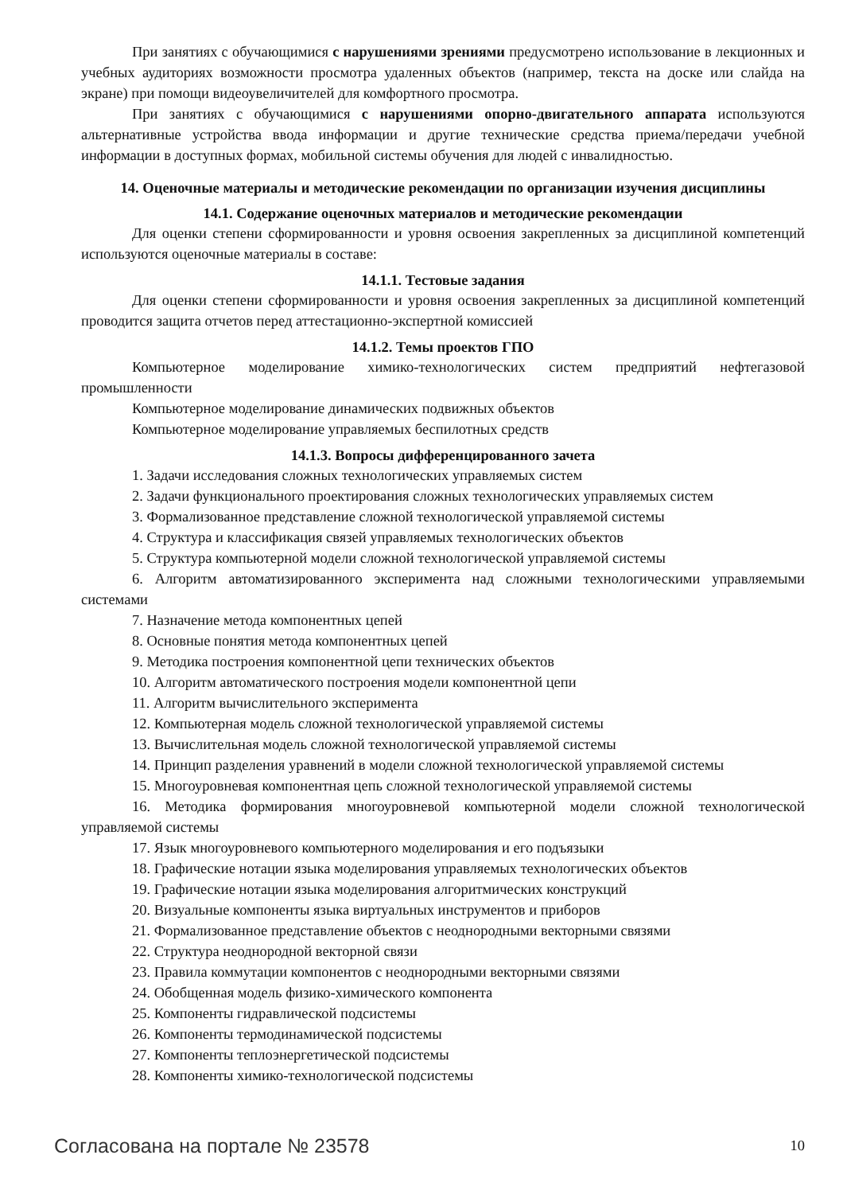При занятиях с обучающимися с нарушениями зрениями предусмотрено использование в лекционных и учебных аудиториях возможности просмотра удаленных объектов (например, текста на доске или слайда на экране) при помощи видеоувеличителей для комфортного просмотра.
При занятиях с обучающимися с нарушениями опорно-двигательного аппарата используются альтернативные устройства ввода информации и другие технические средства приема/передачи учебной информации в доступных формах, мобильной системы обучения для людей с инвалидностью.
14. Оценочные материалы и методические рекомендации по организации изучения дисциплины
14.1. Содержание оценочных материалов и методические рекомендации
Для оценки степени сформированности и уровня освоения закрепленных за дисциплиной компетенций используются оценочные материалы в составе:
14.1.1. Тестовые задания
Для оценки степени сформированности и уровня освоения закрепленных за дисциплиной компетенций проводится защита отчетов перед аттестационно-экспертной комиссией
14.1.2. Темы проектов ГПО
Компьютерное моделирование химико-технологических систем предприятий нефтегазовой промышленности
Компьютерное моделирование динамических подвижных объектов
Компьютерное моделирование управляемых беспилотных средств
14.1.3. Вопросы дифференцированного зачета
1. Задачи исследования сложных технологических управляемых систем
2. Задачи функционального проектирования сложных технологических управляемых систем
3. Формализованное представление сложной технологической управляемой системы
4. Структура и классификация связей управляемых технологических объектов
5. Структура компьютерной модели сложной технологической управляемой системы
6. Алгоритм автоматизированного эксперимента над сложными технологическими управляемыми системами
7. Назначение метода компонентных цепей
8. Основные понятия метода компонентных цепей
9. Методика построения компонентной цепи технических объектов
10. Алгоритм автоматического построения модели компонентной цепи
11. Алгоритм вычислительного эксперимента
12. Компьютерная модель сложной технологической управляемой системы
13. Вычислительная модель сложной технологической управляемой системы
14. Принцип разделения уравнений в модели сложной технологической управляемой системы
15. Многоуровневая компонентная цепь сложной технологической управляемой системы
16. Методика формирования многоуровневой компьютерной модели сложной технологической управляемой системы
17. Язык многоуровневого компьютерного моделирования и его подъязыки
18. Графические нотации языка моделирования управляемых технологических объектов
19. Графические нотации языка моделирования алгоритмических конструкций
20. Визуальные компоненты языка виртуальных инструментов и приборов
21. Формализованное представление объектов с неоднородными векторными связями
22. Структура неоднородной векторной связи
23. Правила коммутации компонентов с неоднородными векторными связями
24. Обобщенная модель физико-химического компонента
25. Компоненты гидравлической подсистемы
26. Компоненты термодинамической подсистемы
27. Компоненты теплоэнергетической подсистемы
28. Компоненты химико-технологической подсистемы
Согласована на портале № 23578 10